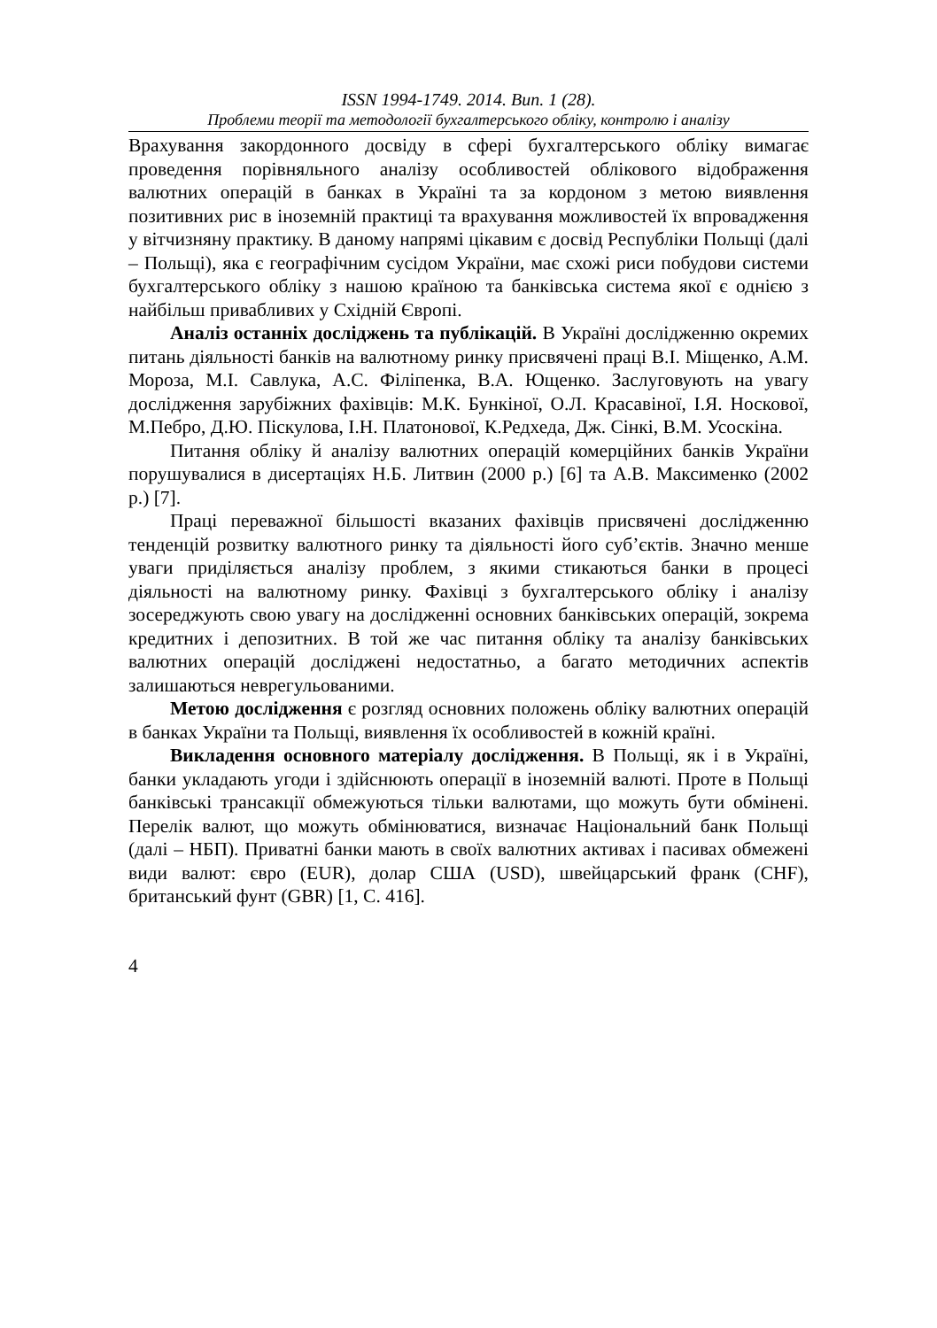ISSN 1994-1749. 2014. Вип. 1 (28).
Проблеми теорії та методології бухгалтерського обліку, контролю і аналізу
Врахування закордонного досвіду в сфері бухгалтерського обліку вимагає проведення порівняльного аналізу особливостей облікового відображення валютних операцій в банках в Україні та за кордоном з метою виявлення позитивних рис в іноземній практиці та врахування можливостей їх впровадження у вітчизняну практику. В даному напрямі цікавим є досвід Республіки Польщі (далі – Польщі), яка є географічним сусідом України, має схожі риси побудови системи бухгалтерського обліку з нашою країною та банківська система якої є однією з найбільш привабливих у Східній Європі.
Аналіз останніх досліджень та публікацій. В Україні дослідженню окремих питань діяльності банків на валютному ринку присвячені праці В.І. Міщенко, А.М. Мороза, М.І. Савлука, А.С. Філіпенка, В.А. Ющенко. Заслуговують на увагу дослідження зарубіжних фахівців: М.К. Бункіної, О.Л. Красавіної, І.Я. Носкової, М.Пебро, Д.Ю. Піскулова, І.Н. Платонової, К.Редхеда, Дж. Сінкі, В.М. Усоскіна.
Питання обліку й аналізу валютних операцій комерційних банків України порушувалися в дисертаціях Н.Б. Литвин (2000 р.) [6] та А.В. Максименко (2002 р.) [7].
Праці переважної більшості вказаних фахівців присвячені дослідженню тенденцій розвитку валютного ринку та діяльності його суб’єктів. Значно менше уваги приділяється аналізу проблем, з якими стикаються банки в процесі діяльності на валютному ринку. Фахівці з бухгалтерського обліку і аналізу зосереджують свою увагу на дослідженні основних банківських операцій, зокрема кредитних і депозитних. В той же час питання обліку та аналізу банківських валютних операцій досліджені недостатньо, а багато методичних аспектів залишаються неврегульованими.
Метою дослідження є розгляд основних положень обліку валютних операцій в банках України та Польщі, виявлення їх особливостей в кожній країні.
Викладення основного матеріалу дослідження. В Польщі, як і в Україні, банки укладають угоди і здійснюють операції в іноземній валюті. Проте в Польщі банківські трансакції обмежуються тільки валютами, що можуть бути обмінені. Перелік валют, що можуть обмінюватися, визначає Національний банк Польщі (далі – НБП). Приватні банки мають в своїх валютних активах і пасивах обмежені види валют: євро (EUR), долар США (USD), швейцарський франк (CHF), британський фунт (GBR) [1, С. 416].
4